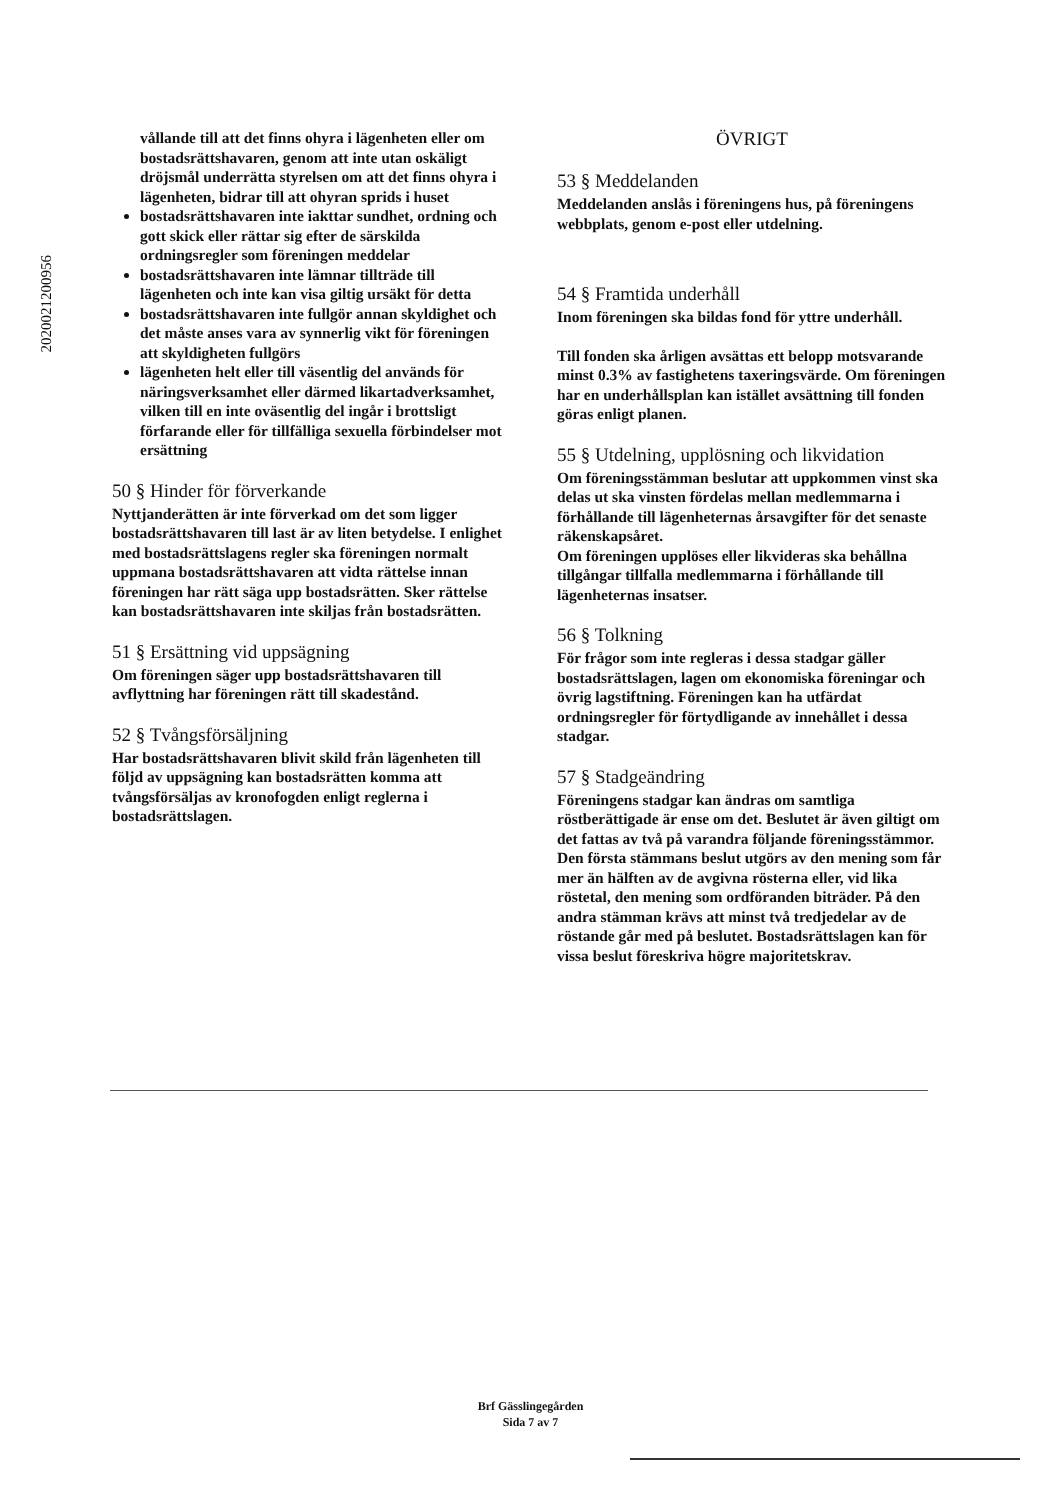2020021200956
vållande till att det finns ohyra i lägenheten eller om bostadsrättshavaren, genom att inte utan oskäligt dröjsmål underrätta styrelsen om att det finns ohyra i lägenheten, bidrar till att ohyran sprids i huset
bostadsrättshavaren inte iakttar sundhet, ordning och gott skick eller rättar sig efter de särskilda ordningsregler som föreningen meddelar
bostadsrättshavaren inte lämnar tillträde till lägenheten och inte kan visa giltig ursäkt för detta
bostadsrättshavaren inte fullgör annan skyldighet och det måste anses vara av synnerlig vikt för föreningen att skyldigheten fullgörs
lägenheten helt eller till väsentlig del används för näringsverksamhet eller därmed likartadverksamhet, vilken till en inte oväsentlig del ingår i brottsligt förfarande eller för tillfälliga sexuella förbindelser mot ersättning
50 § Hinder för förverkande
Nyttjanderätten är inte förverkad om det som ligger bostadsrättshavaren till last är av liten betydelse. I enlighet med bostadsrättslagens regler ska föreningen normalt uppmana bostadsrättshavaren att vidta rättelse innan föreningen har rätt säga upp bostadsrätten. Sker rättelse kan bostadsrättshavaren inte skiljas från bostadsrätten.
51 § Ersättning vid uppsägning
Om föreningen säger upp bostadsrättshavaren till avflyttning har föreningen rätt till skadestånd.
52 § Tvångsförsäljning
Har bostadsrättshavaren blivit skild från lägenheten till följd av uppsägning kan bostadsrätten komma att tvångsförsäljas av kronofogden enligt reglerna i bostadsrättslagen.
ÖVRIGT
53 § Meddelanden
Meddelanden anslås i föreningens hus, på föreningens webbplats, genom e-post eller utdelning.
54 § Framtida underhåll
Inom föreningen ska bildas fond för yttre underhåll.
Till fonden ska årligen avsättas ett belopp motsvarande minst 0.3% av fastighetens taxeringsvärde. Om föreningen har en underhållsplan kan istället avsättning till fonden göras enligt planen.
55 § Utdelning, upplösning och likvidation
Om föreningsstämman beslutar att uppkommen vinst ska delas ut ska vinsten fördelas mellan medlemmarna i förhållande till lägenheternas årsavgifter för det senaste räkenskapsåret.
Om föreningen upplöses eller likvideras ska behållna tillgångar tillfalla medlemmarna i förhållande till lägenheternas insatser.
56 § Tolkning
För frågor som inte regleras i dessa stadgar gäller bostadsrättslagen, lagen om ekonomiska föreningar och övrig lagstiftning. Föreningen kan ha utfärdat ordningsregler för förtydligande av innehållet i dessa stadgar.
57 § Stadgeändring
Föreningens stadgar kan ändras om samtliga röstberättigade är ense om det. Beslutet är även giltigt om det fattas av två på varandra följande föreningsstämmor. Den första stämmans beslut utgörs av den mening som får mer än hälften av de avgivna rösterna eller, vid lika röstetal, den mening som ordföranden biträder. På den andra stämman krävs att minst två tredjedelar av de röstande går med på beslutet. Bostadsrättslagen kan för vissa beslut föreskriva högre majoritetskrav.
Brf Gässlingegården
Sida 7 av 7